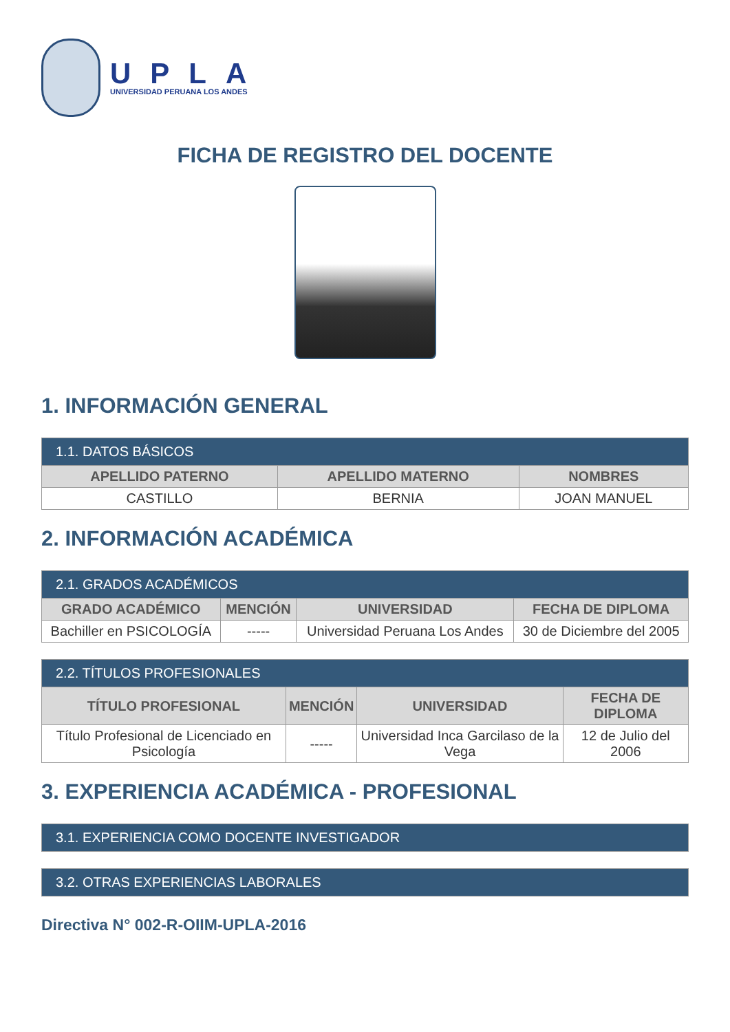UPLA
UNIVERSIDAD PERUANA LOS ANDES
FICHA DE REGISTRO DEL DOCENTE
1. INFORMACIÓN GENERAL
| 1.1. DATOS BÁSICOS | | |
| --- | --- | --- |
| APELLIDO PATERNO | APELLIDO MATERNO | NOMBRES |
| CASTILLO | BERNIA | JOAN MANUEL |
2. INFORMACIÓN ACADÉMICA
| 2.1. GRADOS ACADÉMICOS | | | |
| --- | --- | --- | --- |
| GRADO ACADÉMICO | MENCIÓN | UNIVERSIDAD | FECHA DE DIPLOMA |
| Bachiller en PSICOLOGÍA | ----- | Universidad Peruana Los Andes | 30 de Diciembre del 2005 |
| 2.2. TÍTULOS PROFESIONALES | | | |
| --- | --- | --- | --- |
| TÍTULO PROFESIONAL | MENCIÓN | UNIVERSIDAD | FECHA DE DIPLOMA |
| Título Profesional de Licenciado en Psicología | ----- | Universidad Inca Garcilaso de la Vega | 12 de Julio del 2006 |
3. EXPERIENCIA ACADÉMICA - PROFESIONAL
| 3.1. EXPERIENCIA COMO DOCENTE INVESTIGADOR |
| --- |
| 3.2. OTRAS EXPERIENCIAS LABORALES |
| --- |
Directiva N° 002-R-OIIM-UPLA-2016